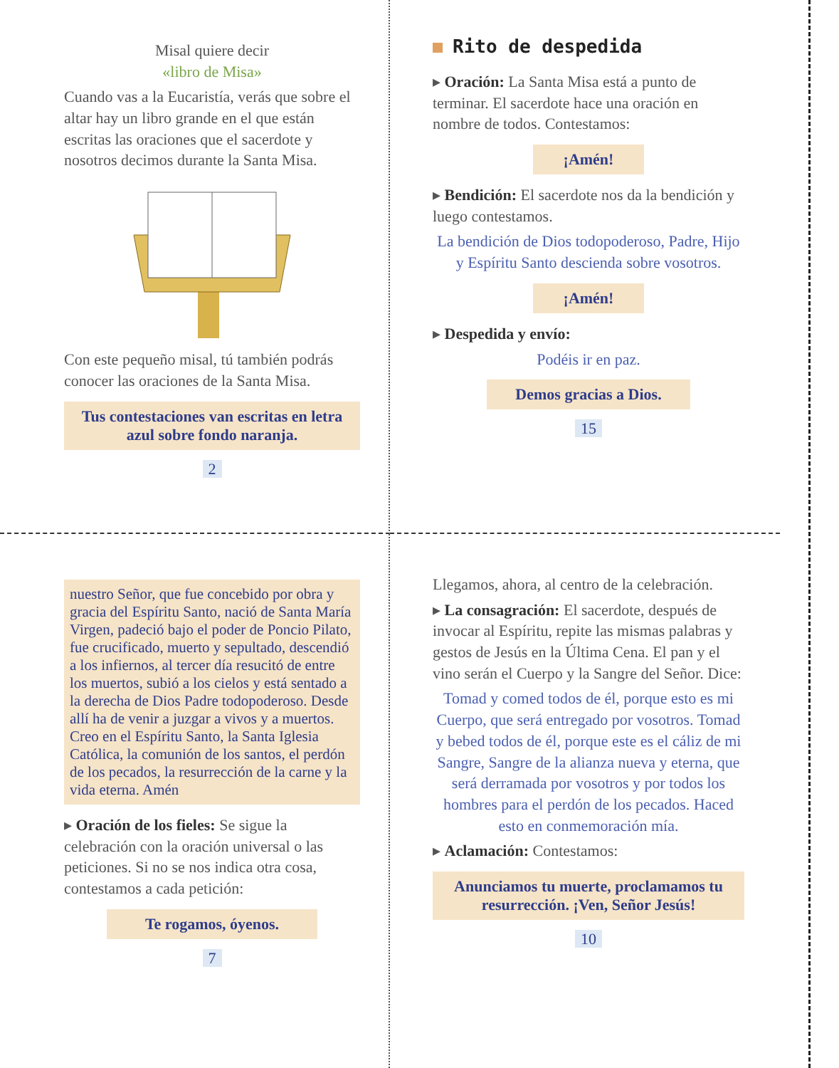Misal quiere decir
«libro de Misa»
Cuando vas a la Eucaristía, verás que sobre el altar hay un libro grande en el que están escritas las oraciones que el sacerdote y nosotros decimos durante la Santa Misa.
Con este pequeño misal, tú también podrás conocer las oraciones de la Santa Misa.
Tus contestaciones van escritas en letra azul sobre fondo naranja.
2
Rito de despedida
▸ Oración: La Santa Misa está a punto de terminar. El sacerdote hace una oración en nombre de todos. Contestamos:
¡Amén!
▸ Bendición: El sacerdote nos da la bendición y luego contestamos.
La bendición de Dios todopoderoso, Padre, Hijo y Espíritu Santo descienda sobre vosotros.
¡Amén!
▸ Despedida y envío:
Podéis ir en paz.
Demos gracias a Dios.
15
nuestro Señor, que fue concebido por obra y gracia del Espíritu Santo, nació de Santa María Virgen, padeció bajo el poder de Poncio Pilato, fue crucificado, muerto y sepultado, descendió a los infiernos, al tercer día resucitó de entre los muertos, subió a los cielos y está sentado a la derecha de Dios Padre todopoderoso. Desde allí ha de venir a juzgar a vivos y a muertos. Creo en el Espíritu Santo, la Santa Iglesia Católica, la comunión de los santos, el perdón de los pecados, la resurrección de la carne y la vida eterna. Amén
▸ Oración de los fieles: Se sigue la celebración con la oración universal o las peticiones. Si no se nos indica otra cosa, contestamos a cada petición:
Te rogamos, óyenos.
7
Llegamos, ahora, al centro de la celebración.
▸ La consagración: El sacerdote, después de invocar al Espíritu, repite las mismas palabras y gestos de Jesús en la Última Cena. El pan y el vino serán el Cuerpo y la Sangre del Señor. Dice:
Tomad y comed todos de él, porque esto es mi Cuerpo, que será entregado por vosotros. Tomad y bebed todos de él, porque este es el cáliz de mi Sangre, Sangre de la alianza nueva y eterna, que será derramada por vosotros y por todos los hombres para el perdón de los pecados. Haced esto en conmemoración mía.
▸ Aclamación: Contestamos:
Anunciamos tu muerte, proclamamos tu resurrección. ¡Ven, Señor Jesús!
10